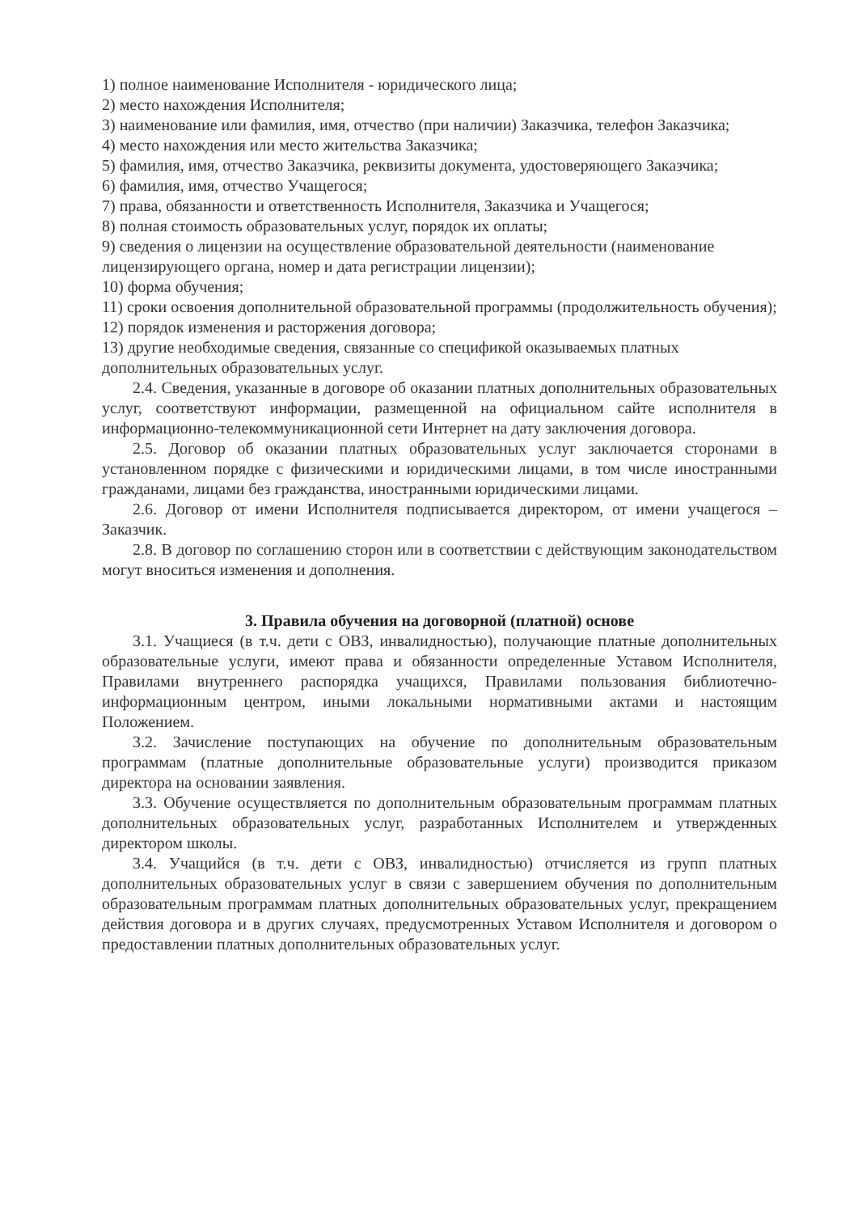1) полное наименование Исполнителя - юридического лица;
2) место нахождения Исполнителя;
3) наименование или фамилия, имя, отчество (при наличии) Заказчика, телефон Заказчика;
4) место нахождения или место жительства Заказчика;
5) фамилия, имя, отчество Заказчика, реквизиты документа, удостоверяющего Заказчика;
6) фамилия, имя, отчество Учащегося;
7) права, обязанности и ответственность Исполнителя, Заказчика и Учащегося;
8) полная стоимость образовательных услуг, порядок их оплаты;
9) сведения о лицензии на осуществление образовательной деятельности (наименование лицензирующего органа, номер и дата регистрации лицензии);
10) форма обучения;
11) сроки освоения дополнительной образовательной программы (продолжительность обучения);
12) порядок изменения и расторжения договора;
13) другие необходимые сведения, связанные со спецификой оказываемых платных дополнительных образовательных услуг.
2.4. Сведения, указанные в договоре об оказании платных дополнительных образовательных услуг, соответствуют информации, размещенной на официальном сайте исполнителя в информационно-телекоммуникационной сети Интернет на дату заключения договора.
2.5. Договор об оказании платных образовательных услуг заключается сторонами в установленном порядке с физическими и юридическими лицами, в том числе иностранными гражданами, лицами без гражданства, иностранными юридическими лицами.
2.6. Договор от имени Исполнителя подписывается директором, от имени учащегося – Заказчик.
2.8. В договор по соглашению сторон или в соответствии с действующим законодательством могут вноситься изменения и дополнения.
3. Правила обучения на договорной (платной) основе
3.1. Учащиеся (в т.ч. дети с ОВЗ, инвалидностью), получающие платные дополнительных образовательные услуги, имеют права и обязанности определенные Уставом Исполнителя, Правилами внутреннего распорядка учащихся, Правилами пользования библиотечно-информационным центром, иными локальными нормативными актами и настоящим Положением.
3.2. Зачисление поступающих на обучение по дополнительным образовательным программам (платные дополнительные образовательные услуги) производится приказом директора на основании заявления.
3.3. Обучение осуществляется по дополнительным образовательным программам платных дополнительных образовательных услуг, разработанных Исполнителем и утвержденных директором школы.
3.4. Учащийся (в т.ч. дети с ОВЗ, инвалидностью) отчисляется из групп платных дополнительных образовательных услуг в связи с завершением обучения по дополнительным образовательным программам платных дополнительных образовательных услуг, прекращением действия договора и в других случаях, предусмотренных Уставом Исполнителя и договором о предоставлении платных дополнительных образовательных услуг.